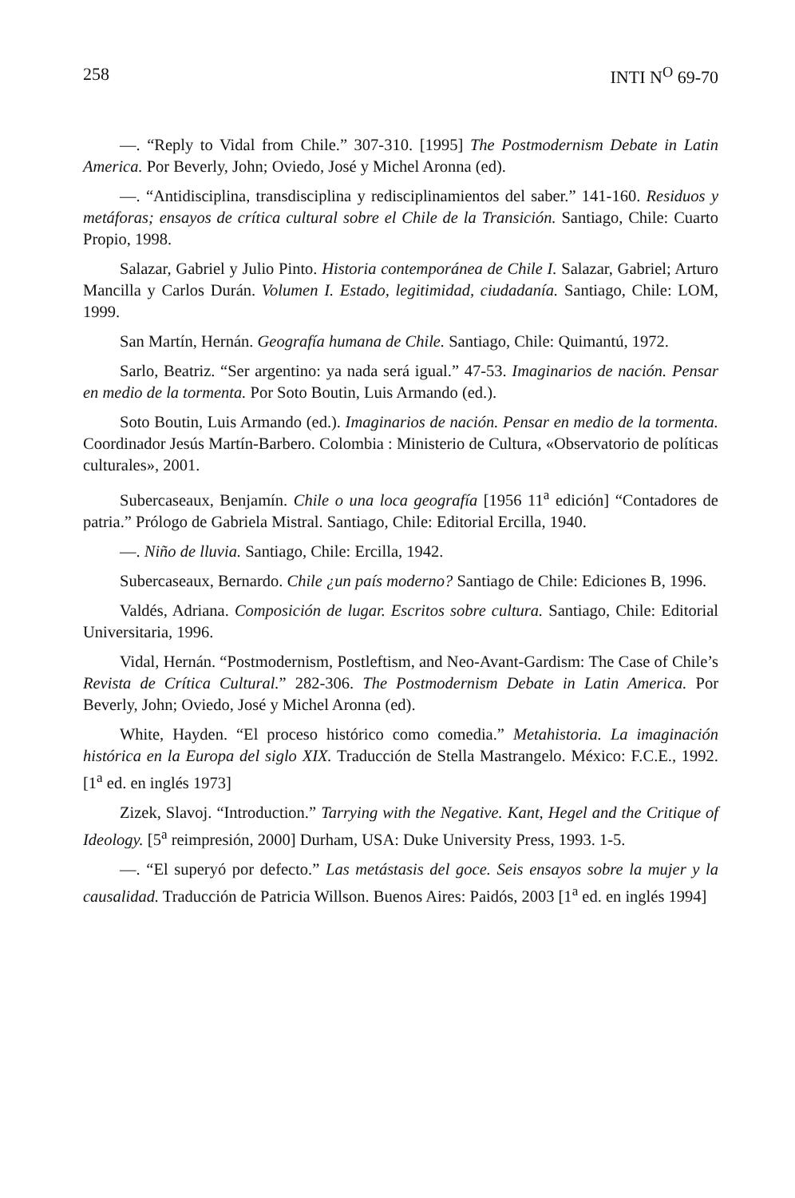258 INTI N<sup>O</sup> 69-70
—. “Reply to Vidal from Chile.” 307-310. [1995] The Postmodernism Debate in Latin America. Por Beverly, John; Oviedo, José y Michel Aronna (ed).
—. “Antidisciplina, transdisciplina y redisciplinamientos del saber.” 141-160. Residuos y metáforas; ensayos de crítica cultural sobre el Chile de la Transición. Santiago, Chile: Cuarto Propio, 1998.
Salazar, Gabriel y Julio Pinto. Historia contemporánea de Chile I. Salazar, Gabriel; Arturo Mancilla y Carlos Durán. Volumen I. Estado, legitimidad, ciudadanía. Santiago, Chile: LOM, 1999.
San Martín, Hernán. Geografía humana de Chile. Santiago, Chile: Quimantú, 1972.
Sarlo, Beatriz. “Ser argentino: ya nada será igual.” 47-53. Imaginarios de nación. Pensar en medio de la tormenta. Por Soto Boutin, Luis Armando (ed.).
Soto Boutin, Luis Armando (ed.). Imaginarios de nación. Pensar en medio de la tormenta. Coordinador Jesús Martín-Barbero. Colombia : Ministerio de Cultura, «Observatorio de políticas culturales», 2001.
Subercaseaux, Benjamín. Chile o una loca geografía [1956 11<sup>a</sup> edición] “Contadores de patria.” Prólogo de Gabriela Mistral. Santiago, Chile: Editorial Ercilla, 1940.
—. Niño de lluvia. Santiago, Chile: Ercilla, 1942.
Subercaseaux, Bernardo. Chile ¿un país moderno? Santiago de Chile: Ediciones B, 1996.
Valdés, Adriana. Composición de lugar. Escritos sobre cultura. Santiago, Chile: Editorial Universitaria, 1996.
Vidal, Hernán. “Postmodernism, Postleftism, and Neo-Avant-Gardism: The Case of Chile’s Revista de Crítica Cultural.” 282-306. The Postmodernism Debate in Latin America. Por Beverly, John; Oviedo, José y Michel Aronna (ed).
White, Hayden. “El proceso histórico como comedia.” Metahistoria. La imaginación histórica en la Europa del siglo XIX. Traducción de Stella Mastrangelo. México: F.C.E., 1992. [1<sup>a</sup> ed. en inglés 1973]
Zizek, Slavoj. “Introduction.” Tarrying with the Negative. Kant, Hegel and the Critique of Ideology. [5<sup>a</sup> reimpresión, 2000] Durham, USA: Duke University Press, 1993. 1-5.
—. “El superyó por defecto.” Las metástasis del goce. Seis ensayos sobre la mujer y la causalidad. Traducción de Patricia Willson. Buenos Aires: Paidós, 2003 [1<sup>a</sup> ed. en inglés 1994]